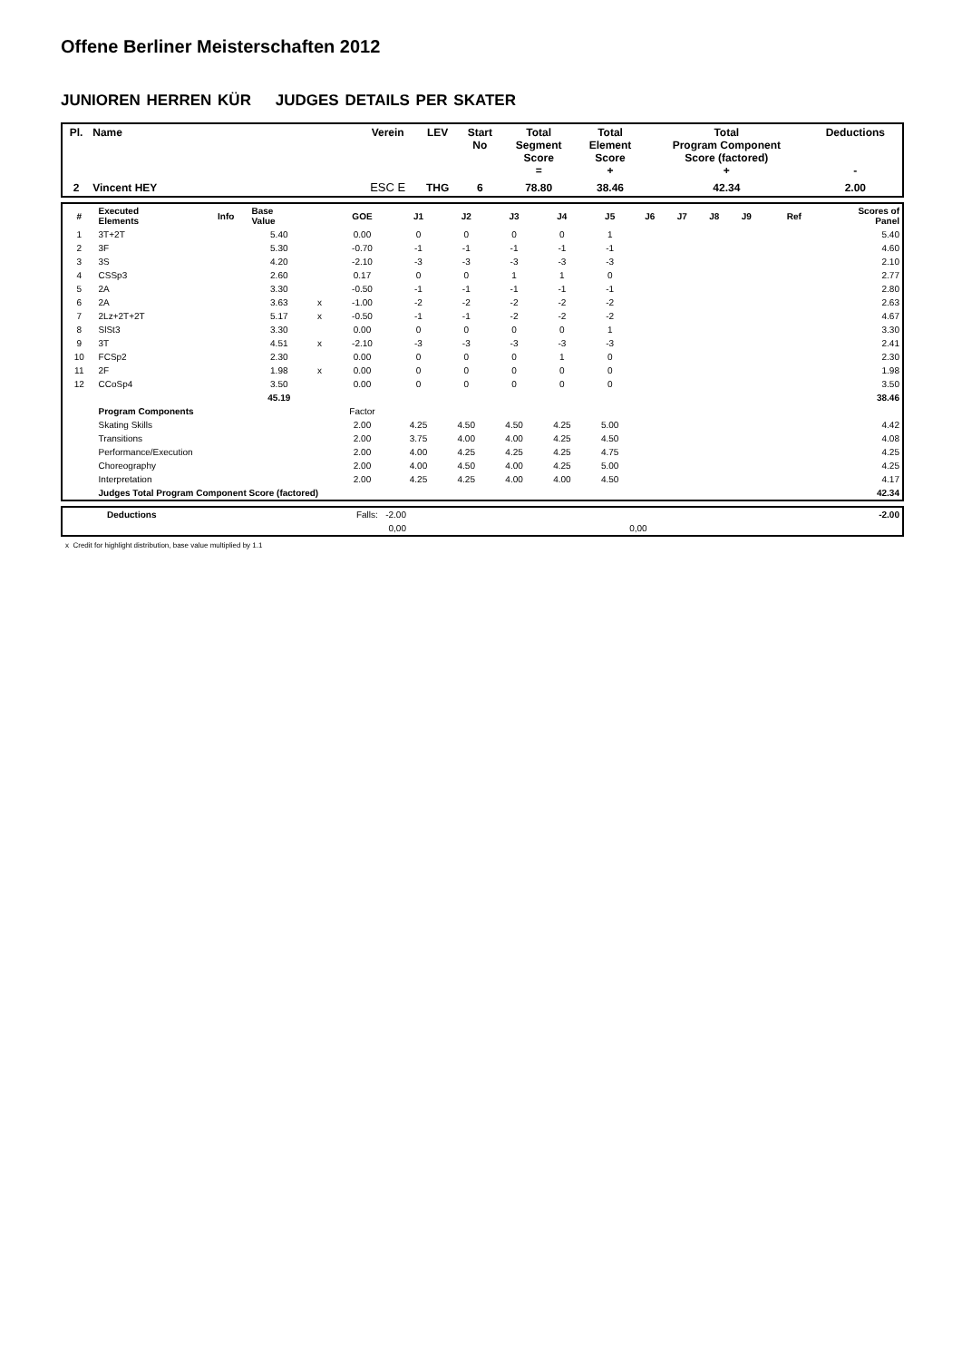Offene Berliner Meisterschaften 2012
JUNIOREN HERREN KÜR JUDGES DETAILS PER SKATER
| Pl. | Name | Verein | LEV | Start No | Total Segment Score = | Total Element Score + | Total Program Component Score (factored) + | Deductions - |
| --- | --- | --- | --- | --- | --- | --- | --- | --- |
| 2 | Vincent HEY | ESC E | THG | 6 | 78.80 | 38.46 | 42.34 | 2.00 |
| # | Executed Elements | Info | Base Value | | GOE | J1 | J2 | J3 | J4 | J5 | J6 | J7 | J8 | J9 | Ref | Scores of Panel |
| --- | --- | --- | --- | --- | --- | --- | --- | --- | --- | --- | --- | --- | --- | --- | --- | --- |
| 1 | 3T+2T | | 5.40 | | 0.00 | 0 | 0 | 0 | 0 | 1 | | | | | | 5.40 |
| 2 | 3F | | 5.30 | | -0.70 | -1 | -1 | -1 | -1 | -1 | | | | | | 4.60 |
| 3 | 3S | | 4.20 | | -2.10 | -3 | -3 | -3 | -3 | -3 | | | | | | 2.10 |
| 4 | CSSp3 | | 2.60 | | 0.17 | 0 | 0 | 1 | 1 | 0 | | | | | | 2.77 |
| 5 | 2A | | 3.30 | | -0.50 | -1 | -1 | -1 | -1 | -1 | | | | | | 2.80 |
| 6 | 2A | | 3.63 | x | -1.00 | -2 | -2 | -2 | -2 | -2 | | | | | | 2.63 |
| 7 | 2Lz+2T+2T | | 5.17 | x | -0.50 | -1 | -1 | -2 | -2 | -2 | | | | | | 4.67 |
| 8 | SlSt3 | | 3.30 | | 0.00 | 0 | 0 | 0 | 0 | 1 | | | | | | 3.30 |
| 9 | 3T | | 4.51 | x | -2.10 | -3 | -3 | -3 | -3 | -3 | | | | | | 2.41 |
| 10 | FCSp2 | | 2.30 | | 0.00 | 0 | 0 | 0 | 1 | 0 | | | | | | 2.30 |
| 11 | 2F | | 1.98 | x | 0.00 | 0 | 0 | 0 | 0 | 0 | | | | | | 1.98 |
| 12 | CCoSp4 | | 3.50 | | 0.00 | 0 | 0 | 0 | 0 | 0 | | | | | | 3.50 |
| | | | 45.19 | | | | | | | | | | | | | 38.46 |
| | Program Components | | | | Factor | | | | | | | | | | | |
| | Skating Skills | | | | 2.00 | 4.25 | 4.50 | 4.50 | 4.25 | 5.00 | | | | | | 4.42 |
| | Transitions | | | | 2.00 | 3.75 | 4.00 | 4.00 | 4.25 | 4.50 | | | | | | 4.08 |
| | Performance/Execution | | | | 2.00 | 4.00 | 4.25 | 4.25 | 4.25 | 4.75 | | | | | | 4.25 |
| | Choreography | | | | 2.00 | 4.00 | 4.50 | 4.00 | 4.25 | 5.00 | | | | | | 4.25 |
| | Interpretation | | | | 2.00 | 4.25 | 4.25 | 4.00 | 4.00 | 4.50 | | | | | | 4.17 |
| | Judges Total Program Component Score (factored) | | | | | | | | | | | | | | | 42.34 |
| | Deductions | Falls: -2.00 | | -2.00 |
| | | 0,00 | 0,00 | |
x Credit for highlight distribution, base value multiplied by 1.1